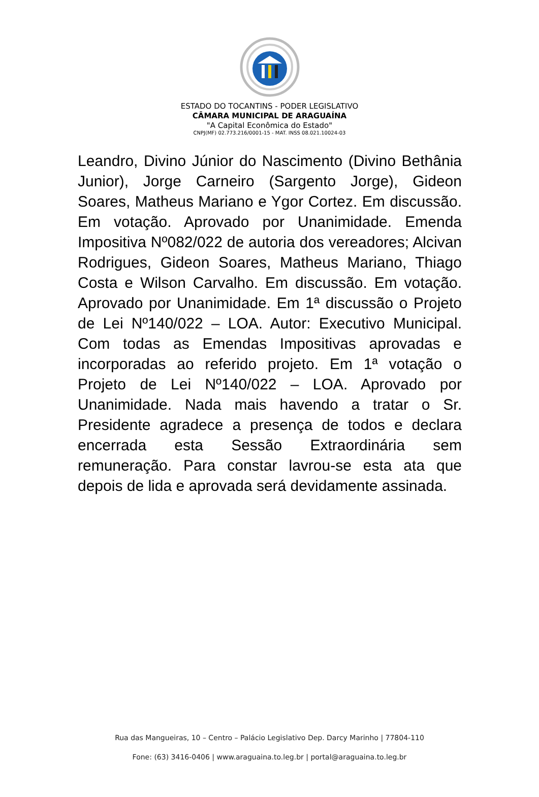ESTADO DO TOCANTINS - PODER LEGISLATIVO
CÂMARA MUNICIPAL DE ARAGUAÍNA
"A Capital Econômica do Estado"
CNPJ(MF) 02.773.216/0001-15 - MAT. INSS 08.021.10024-03
Leandro, Divino Júnior do Nascimento (Divino Bethânia Junior), Jorge Carneiro (Sargento Jorge), Gideon Soares, Matheus Mariano e Ygor Cortez. Em discussão. Em votação. Aprovado por Unanimidade. Emenda Impositiva Nº082/022 de autoria dos vereadores; Alcivan Rodrigues, Gideon Soares, Matheus Mariano, Thiago Costa e Wilson Carvalho. Em discussão. Em votação. Aprovado por Unanimidade. Em 1ª discussão o Projeto de Lei Nº140/022 – LOA. Autor: Executivo Municipal. Com todas as Emendas Impositivas aprovadas e incorporadas ao referido projeto. Em 1ª votação o Projeto de Lei Nº140/022 – LOA. Aprovado por Unanimidade. Nada mais havendo a tratar o Sr. Presidente agradece a presença de todos e declara encerrada esta Sessão Extraordinária sem remuneração. Para constar lavrou-se esta ata que depois de lida e aprovada será devidamente assinada.
Rua das Mangueiras, 10 – Centro – Palácio Legislativo Dep. Darcy Marinho | 77804-110
Fone: (63) 3416-0406 | www.araguaina.to.leg.br | portal@araguaina.to.leg.br